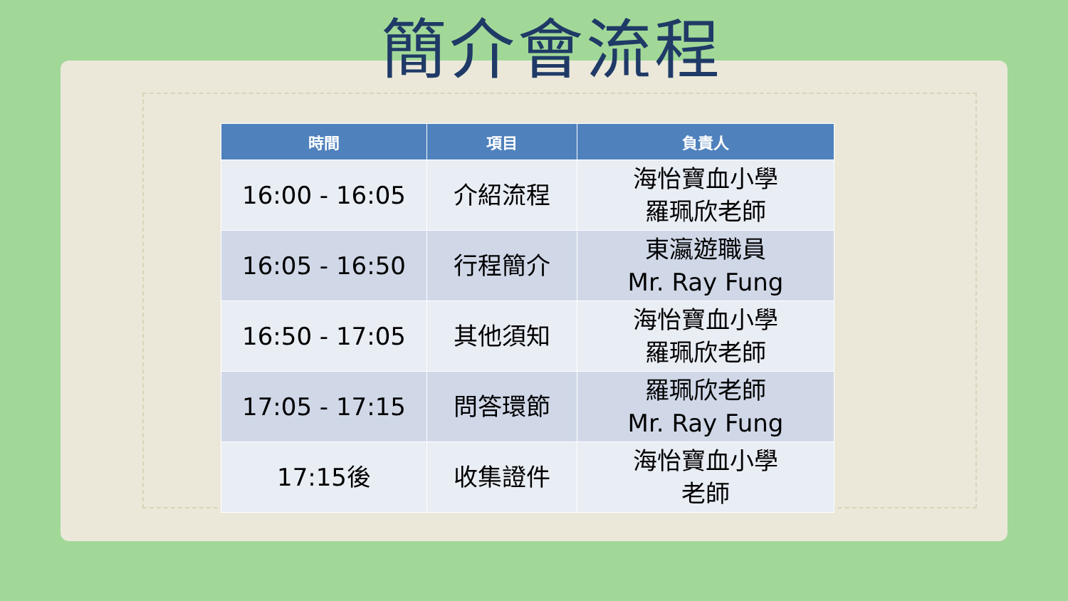簡介會流程
| 時間 | 項目 | 負責人 |
| --- | --- | --- |
| 16:00 - 16:05 | 介紹流程 | 海怡寶血小學 羅珮欣老師 |
| 16:05 - 16:50 | 行程簡介 | 東瀛遊職員 Mr. Ray Fung |
| 16:50 - 17:05 | 其他須知 | 海怡寶血小學 羅珮欣老師 |
| 17:05 - 17:15 | 問答環節 | 羅珮欣老師 Mr. Ray Fung |
| 17:15後 | 收集證件 | 海怡寶血小學 老師 |